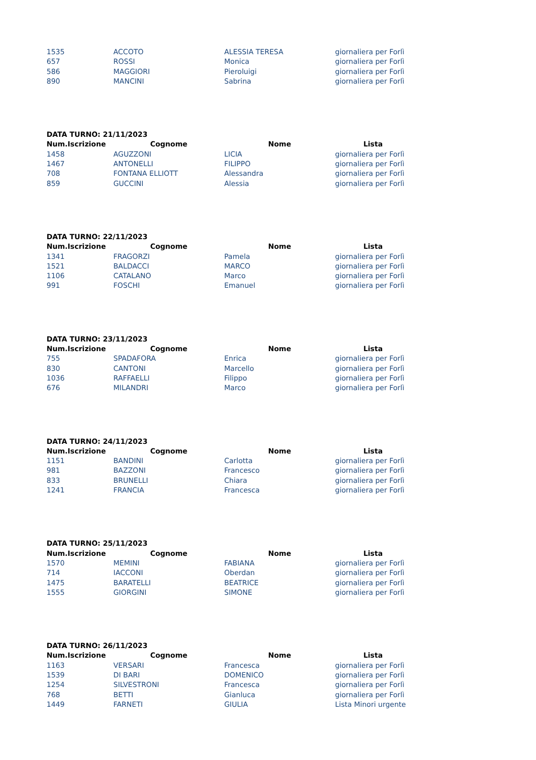| 1535 | ACCOTO | ALESSIA TERESA | giornaliera per Forlì |
| 657 | ROSSI | Monica | giornaliera per Forlì |
| 586 | MAGGIORI | Pieroluigi | giornaliera per Forlì |
| 890 | MANCINI | Sabrina | giornaliera per Forlì |
| DATA TURNO: 21/11/2023 | | | |
| --- | --- | --- | --- |
| Num.Iscrizione | Cognome | Nome | Lista |
| 1458 | AGUZZONI | LICIA | giornaliera per Forlì |
| 1467 | ANTONELLI | FILIPPO | giornaliera per Forlì |
| 708 | FONTANA ELLIOTT | Alessandra | giornaliera per Forlì |
| 859 | GUCCINI | Alessia | giornaliera per Forlì |
| DATA TURNO: 22/11/2023 | | | |
| --- | --- | --- | --- |
| Num.Iscrizione | Cognome | Nome | Lista |
| 1341 | FRAGORZI | Pamela | giornaliera per Forlì |
| 1521 | BALDACCI | MARCO | giornaliera per Forlì |
| 1106 | CATALANO | Marco | giornaliera per Forlì |
| 991 | FOSCHI | Emanuel | giornaliera per Forlì |
| DATA TURNO: 23/11/2023 | | | |
| --- | --- | --- | --- |
| Num.Iscrizione | Cognome | Nome | Lista |
| 755 | SPADAFORA | Enrica | giornaliera per Forlì |
| 830 | CANTONI | Marcello | giornaliera per Forlì |
| 1036 | RAFFAELLI | Filippo | giornaliera per Forlì |
| 676 | MILANDRI | Marco | giornaliera per Forlì |
| DATA TURNO: 24/11/2023 | | | |
| --- | --- | --- | --- |
| Num.Iscrizione | Cognome | Nome | Lista |
| 1151 | BANDINI | Carlotta | giornaliera per Forlì |
| 981 | BAZZONI | Francesco | giornaliera per Forlì |
| 833 | BRUNELLI | Chiara | giornaliera per Forlì |
| 1241 | FRANCIA | Francesca | giornaliera per Forlì |
| DATA TURNO: 25/11/2023 | | | |
| --- | --- | --- | --- |
| Num.Iscrizione | Cognome | Nome | Lista |
| 1570 | MEMINI | FABIANA | giornaliera per Forlì |
| 714 | IACCONI | Oberdan | giornaliera per Forlì |
| 1475 | BARATELLI | BEATRICE | giornaliera per Forlì |
| 1555 | GIORGINI | SIMONE | giornaliera per Forlì |
| DATA TURNO: 26/11/2023 | | | |
| --- | --- | --- | --- |
| Num.Iscrizione | Cognome | Nome | Lista |
| 1163 | VERSARI | Francesca | giornaliera per Forlì |
| 1539 | DI BARI | DOMENICO | giornaliera per Forlì |
| 1254 | SILVESTRONI | Francesca | giornaliera per Forlì |
| 768 | BETTI | Gianluca | giornaliera per Forlì |
| 1449 | FARNETI | GIULIA | Lista Minori urgente |